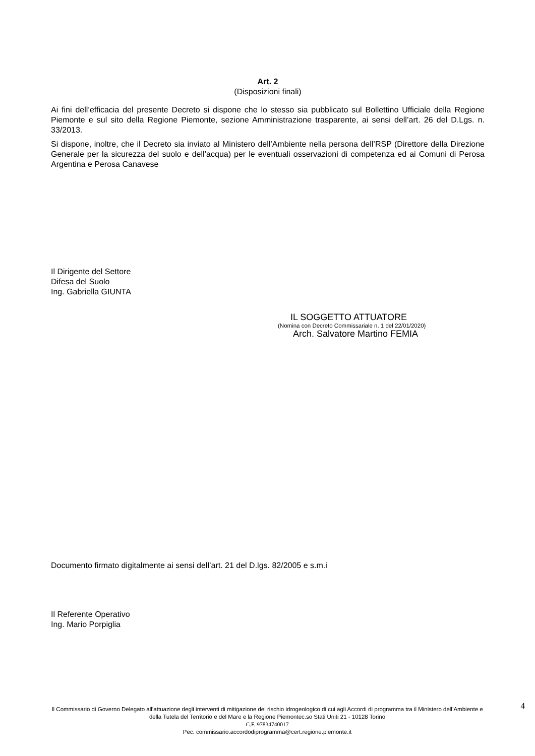Art. 2
(Disposizioni finali)
Ai fini dell’efficacia del presente Decreto si dispone che lo stesso sia pubblicato sul Bollettino Ufficiale della Regione Piemonte e sul sito della Regione Piemonte, sezione Amministrazione trasparente, ai sensi dell’art. 26 del D.Lgs. n. 33/2013.
Si dispone, inoltre, che il Decreto sia inviato al Ministero dell’Ambiente nella persona dell’RSP (Direttore della Direzione Generale per la sicurezza del suolo e dell’acqua) per le eventuali osservazioni di competenza ed ai Comuni di Perosa Argentina e Perosa Canavese
Il Dirigente del Settore
Difesa del Suolo
Ing. Gabriella GIUNTA
IL SOGGETTO ATTUATORE
(Nomina con Decreto Commissariale n. 1 del 22/01/2020)
Arch. Salvatore Martino FEMIA
Documento firmato digitalmente ai sensi dell’art. 21 del D.lgs. 82/2005 e s.m.i
Il Referente Operativo
Ing. Mario Porpiglia
4
Il Commissario di Governo Delegato all’attuazione degli interventi di mitigazione del rischio idrogeologico di cui agli Accordi di programma tra il Ministero dell’Ambiente e della Tutela del Territorio e del Mare e la Regione Piemontec.so Stati Uniti 21 - 10128 Torino
C.F. 97834740017
Pec: commissario.accordodiprogramma@cert.regione.piemonte.it